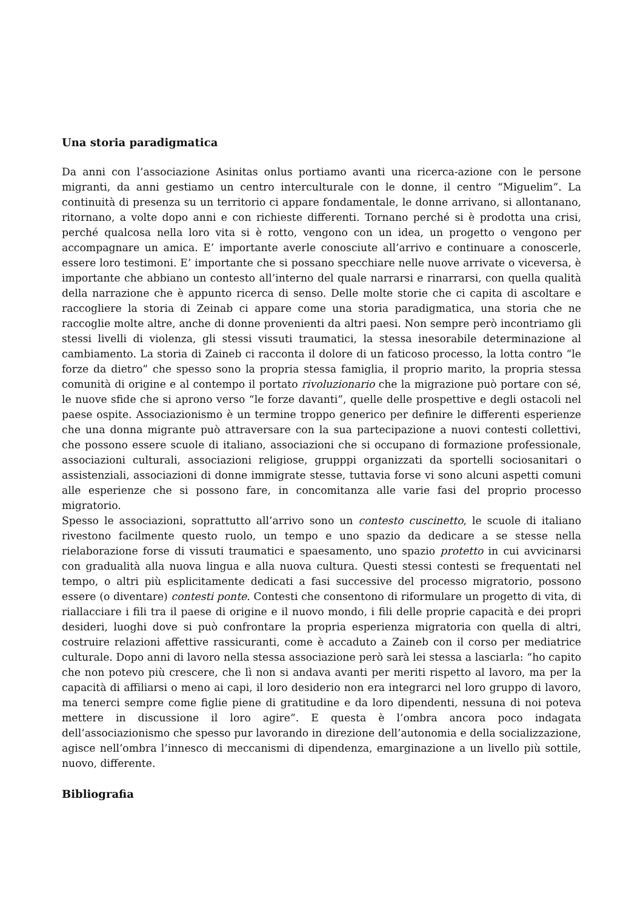Una storia paradigmatica
Da anni con l’associazione Asinitas onlus portiamo avanti una ricerca-azione con le persone migranti, da anni gestiamo un centro interculturale con le donne, il centro “Miguelim”. La continuità di presenza su un territorio ci appare fondamentale, le donne arrivano, si allontanano, ritornano, a volte dopo anni e con richieste differenti. Tornano perché si è prodotta una crisi, perché qualcosa nella loro vita si è rotto, vengono con un idea, un progetto o vengono per accompagnare un amica. E’ importante averle conosciute all’arrivo e continuare a conoscerle, essere loro testimoni. E’ importante che si possano specchiare nelle nuove arrivate o viceversa, è importante che abbiano un contesto all’interno del quale narrarsi e rinarrarsi, con quella qualità della narrazione che è appunto ricerca di senso. Delle molte storie che ci capita di ascoltare e raccogliere la storia di Zeinab ci appare come una storia paradigmatica, una storia che ne raccoglie molte altre, anche di donne provenienti da altri paesi. Non sempre però incontriamo gli stessi livelli di violenza, gli stessi vissuti traumatici, la stessa inesorabile determinazione al cambiamento. La storia di Zaineb ci racconta il dolore di un faticoso processo, la lotta contro “le forze da dietro” che spesso sono la propria stessa famiglia, il proprio marito, la propria stessa comunità di origine e al contempo il portato rivoluzionario che la migrazione può portare con sé, le nuove sfide che si aprono verso “le forze davanti”, quelle delle prospettive e degli ostacoli nel paese ospite. Associazionismo è un termine troppo generico per definire le differenti esperienze che una donna migrante può attraversare con la sua partecipazione a nuovi contesti collettivi, che possono essere scuole di italiano, associazioni che si occupano di formazione professionale, associazioni culturali, associazioni religiose, grupppi organizzati da sportelli sociosanitari o assistenziali, associazioni di donne immigrate stesse, tuttavia forse vi sono alcuni aspetti comuni alle esperienze che si possono fare, in concomitanza alle varie fasi del proprio processo migratorio.
Spesso le associazioni, soprattutto all’arrivo sono un contesto cuscinetto, le scuole di italiano rivestono facilmente questo ruolo, un tempo e uno spazio da dedicare a se stesse nella rielaborazione forse di vissuti traumatici e spaesamento, uno spazio protetto in cui avvicinarsi con gradualità alla nuova lingua e alla nuova cultura. Questi stessi contesti se frequentati nel tempo, o altri più esplicitamente dedicati a fasi successive del processo migratorio, possono essere (o diventare) contesti ponte. Contesti che consentono di riformulare un progetto di vita, di riallacciare i fili tra il paese di origine e il nuovo mondo, i fili delle proprie capacità e dei propri desideri, luoghi dove si può confrontare la propria esperienza migratoria con quella di altri, costruire relazioni affettive rassicuranti, come è accaduto a Zaineb con il corso per mediatrice culturale. Dopo anni di lavoro nella stessa associazione però sarà lei stessa a lasciarla: “ho capito che non potevo più crescere, che lì non si andava avanti per meriti rispetto al lavoro, ma per la capacità di affiliarsi o meno ai capi, il loro desiderio non era integrarci nel loro gruppo di lavoro, ma tenerci sempre come figlie piene di gratitudine e da loro dipendenti, nessuna di noi poteva mettere in discussione il loro agire”. E questa è l’ombra ancora poco indagata dell’associazionismo che spesso pur lavorando in direzione dell’autonomia e della socializzazione, agisce nell’ombra l’innesco di meccanismi di dipendenza, emarginazione a un livello più sottile, nuovo, differente.
Bibliografia